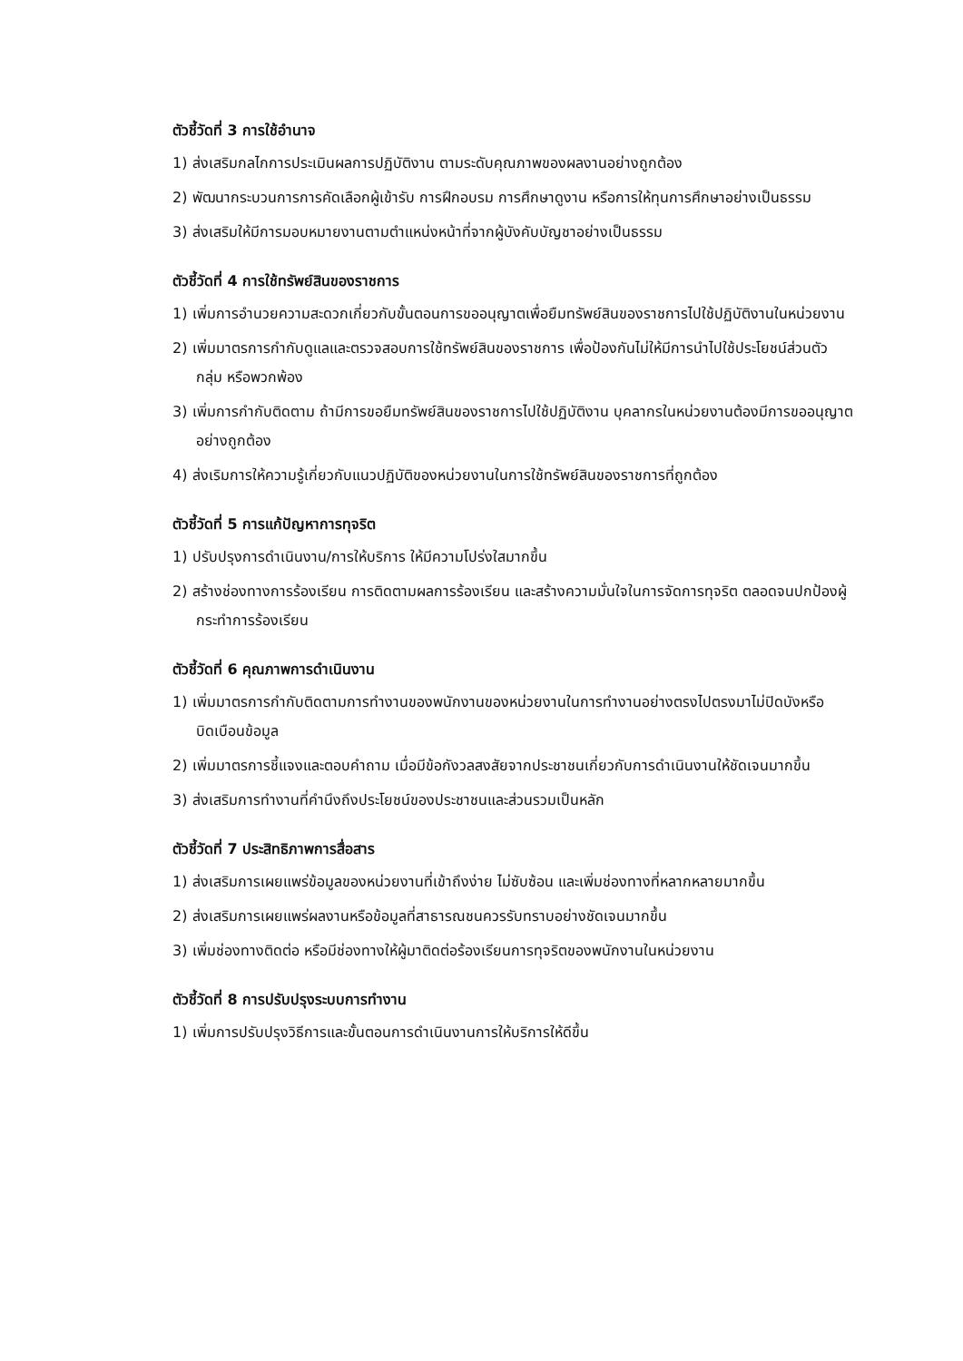ตัวชี้วัดที่ 3 การใช้อำนาจ
1) ส่งเสริมกลไกการประเมินผลการปฏิบัติงาน ตามระดับคุณภาพของผลงานอย่างถูกต้อง
2) พัฒนากระบวนการการคัดเลือกผู้เข้ารับ การฝึกอบรม การศึกษาดูงาน หรือการให้ทุนการศึกษาอย่างเป็นธรรม
3) ส่งเสริมให้มีการมอบหมายงานตามตำแหน่งหน้าที่จากผู้บังคับบัญชาอย่างเป็นธรรม
ตัวชี้วัดที่ 4 การใช้ทรัพย์สินของราชการ
1) เพิ่มการอำนวยความสะดวกเกี่ยวกับขั้นตอนการขออนุญาตเพื่อยืมทรัพย์สินของราชการไปใช้ปฏิบัติงานในหน่วยงาน
2) เพิ่มมาตรการกำกับดูแลและตรวจสอบการใช้ทรัพย์สินของราชการ เพื่อป้องกันไม่ให้มีการนำไปใช้ประโยชน์ส่วนตัว กลุ่ม หรือพวกพ้อง
3) เพิ่มการกำกับติดตาม ถ้ามีการขอยืมทรัพย์สินของราชการไปใช้ปฏิบัติงาน บุคลากรในหน่วยงานต้องมีการขออนุญาตอย่างถูกต้อง
4) ส่งเริมการให้ความรู้เกี่ยวกับแนวปฏิบัติของหน่วยงานในการใช้ทรัพย์สินของราชการที่ถูกต้อง
ตัวชี้วัดที่ 5 การแก้ปัญหาการทุจริต
1) ปรับปรุงการดำเนินงาน/การให้บริการ ให้มีความโปร่งใสมากขึ้น
2) สร้างช่องทางการร้องเรียน การติดตามผลการร้องเรียน และสร้างความมั่นใจในการจัดการทุจริต ตลอดจนปกป้องผู้กระทำการร้องเรียน
ตัวชี้วัดที่ 6 คุณภาพการดำเนินงาน
1) เพิ่มมาตรการกำกับติดตามการทำงานของพนักงานของหน่วยงานในการทำงานอย่างตรงไปตรงมาไม่ปิดบังหรือบิดเบือนข้อมูล
2) เพิ่มมาตรการชี้แจงและตอบคำถาม เมื่อมีข้อกังวลสงสัยจากประชาชนเกี่ยวกับการดำเนินงานให้ชัดเจนมากขึ้น
3) ส่งเสริมการทำงานที่คำนึงถึงประโยชน์ของประชาชนและส่วนรวมเป็นหลัก
ตัวชี้วัดที่ 7 ประสิทธิภาพการสื่อสาร
1) ส่งเสริมการเผยแพร่ข้อมูลของหน่วยงานที่เข้าถึงง่าย ไม่ซับซ้อน และเพิ่มช่องทางที่หลากหลายมากขึ้น
2) ส่งเสริมการเผยแพร่ผลงานหรือข้อมูลที่สาธารณชนควรรับทราบอย่างชัดเจนมากขึ้น
3) เพิ่มช่องทางติดต่อ หรือมีช่องทางให้ผู้มาติดต่อร้องเรียนการทุจริตของพนักงานในหน่วยงาน
ตัวชี้วัดที่ 8 การปรับปรุงระบบการทำงาน
1) เพิ่มการปรับปรุงวิธีการและขั้นตอนการดำเนินงานการให้บริการให้ดีขึ้น